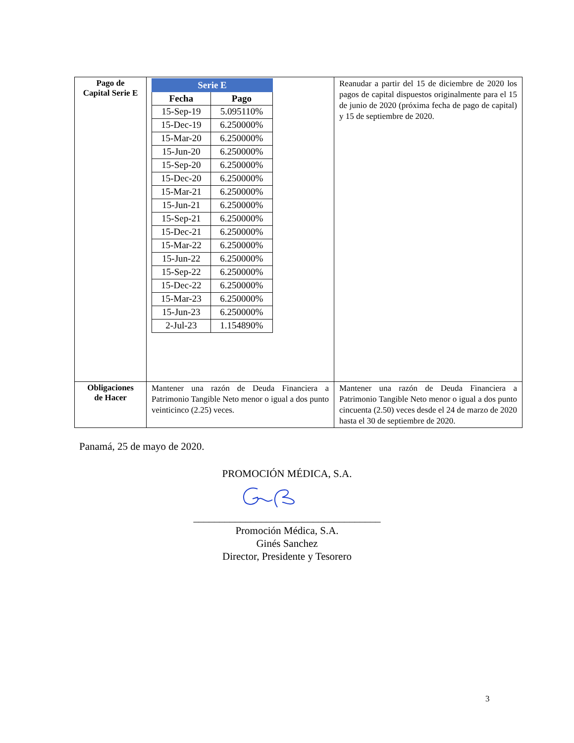| Pago de Capital Serie E | / Serie E / / / --- / --- / / Fecha / Pago / / 15-Sep-19 / 5.095110% / / 15-Dec-19 / 6.250000% / / 15-Mar-20 / 6.250000% / / 15-Jun-20 / 6.250000% / / 15-Sep-20 / 6.250000% / / 15-Dec-20 / 6.250000% / / 15-Mar-21 / 6.250000% / / 15-Jun-21 / 6.250000% / / 15-Sep-21 / 6.250000% / / 15-Dec-21 / 6.250000% / / 15-Mar-22 / 6.250000% / / 15-Jun-22 / 6.250000% / / 15-Sep-22 / 6.250000% / / 15-Dec-22 / 6.250000% / / 15-Mar-23 / 6.250000% / / 15-Jun-23 / 6.250000% / / 2-Jul-23 / 1.154890% / | Reanudar a partir del 15 de diciembre de 2020 los pagos de capital dispuestos originalmente para el 15 de junio de 2020 (próxima fecha de pago de capital) y 15 de septiembre de 2020. |
| Obligaciones de Hacer | Mantener una razón de Deuda Financiera a Patrimonio Tangible Neto menor o igual a dos punto veinticinco (2.25) veces. | Mantener una razón de Deuda Financiera a Patrimonio Tangible Neto menor o igual a dos punto cincuenta (2.50) veces desde el 24 de marzo de 2020 hasta el 30 de septiembre de 2020. |
Panamá, 25 de mayo de 2020.
PROMOCIÓN MÉDICA, S.A.
____________________________________
Promoción Médica, S.A.
Ginés Sanchez
Director, Presidente y Tesorero
3